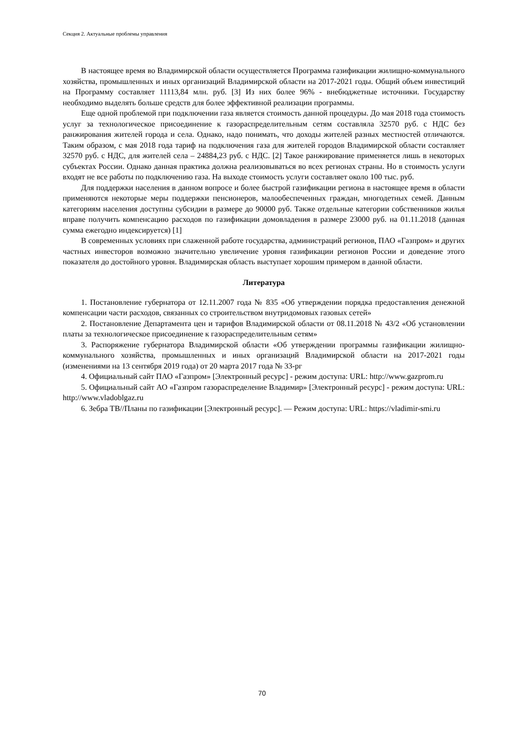Секция 2. Актуальные проблемы управления
В настоящее время во Владимирской области осуществляется Программа газификации жилищно-коммунального хозяйства, промышленных и иных организаций Владимирской области на 2017-2021 годы. Общий объем инвестиций на Программу составляет 11113,84 млн. руб. [3] Из них более 96% - внебюджетные источники. Государству необходимо выделять больше средств для более эффективной реализации программы.
Еще одной проблемой при подключении газа является стоимость данной процедуры. До мая 2018 года стоимость услуг за технологическое присоединение к газораспределительным сетям составляла 32570 руб. с НДС без ранжирования жителей города и села. Однако, надо понимать, что доходы жителей разных местностей отличаются. Таким образом, с мая 2018 года тариф на подключения газа для жителей городов Владимирской области составляет 32570 руб. с НДС, для жителей села – 24884,23 руб. с НДС. [2] Такое ранжирование применяется лишь в некоторых субъектах России. Однако данная практика должна реализовываться во всех регионах страны. Но в стоимость услуги входят не все работы по подключению газа. На выходе стоимость услуги составляет около 100 тыс. руб.
Для поддержки населения в данном вопросе и более быстрой газификации региона в настоящее время в области применяются некоторые меры поддержки пенсионеров, малообеспеченных граждан, многодетных семей. Данным категориям населения доступны субсидии в размере до 90000 руб. Также отдельные категории собственников жилья вправе получить компенсацию расходов по газификации домовладения в размере 23000 руб. на 01.11.2018 (данная сумма ежегодно индексируется) [1]
В современных условиях при слаженной работе государства, администраций регионов, ПАО «Газпром» и других частных инвесторов возможно значительно увеличение уровня газификации регионов России и доведение этого показателя до достойного уровня. Владимирская область выступает хорошим примером в данной области.
Литература
1. Постановление губернатора от 12.11.2007 года № 835 «Об утверждении порядка предоставления денежной компенсации части расходов, связанных со строительством внутридомовых газовых сетей»
2. Постановление Департамента цен и тарифов Владимирской области от 08.11.2018 № 43/2 «Об установлении платы за технологическое присоединение к газораспределительным сетям»
3. Распоряжение губернатора Владимирской области «Об утверждении программы газификации жилищно-коммунального хозяйства, промышленных и иных организаций Владимирской области на 2017-2021 годы (изменениями на 13 сентября 2019 года) от 20 марта 2017 года № 33-рг
4. Официальный сайт ПАО «Газпром» [Электронный ресурс] - режим доступа: URL: http://www.gazprom.ru
5. Официальный сайт АО «Газпром газораспределение Владимир» [Электронный ресурс] - режим доступа: URL: http://www.vladoblgaz.ru
6. Зебра ТВ//Планы по газификации [Электронный ресурс]. — Режим доступа: URL: https://vladimir-smi.ru
70